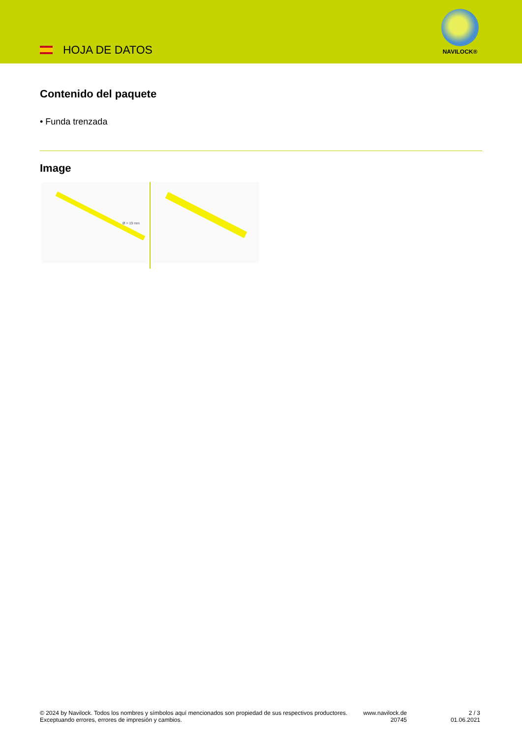HOJA DE DATOS
NAVILOCK®
Contenido del paquete
• Funda trenzada
Image
Ø = 19 mm
© 2024 by Navilock. Todos los nombres y símbolos aquí mencionados son propiedad de sus respectivos productores. Exceptuando errores, errores de impresión y cambios.
www.navilock.de
20745
2 / 3
01.06.2021